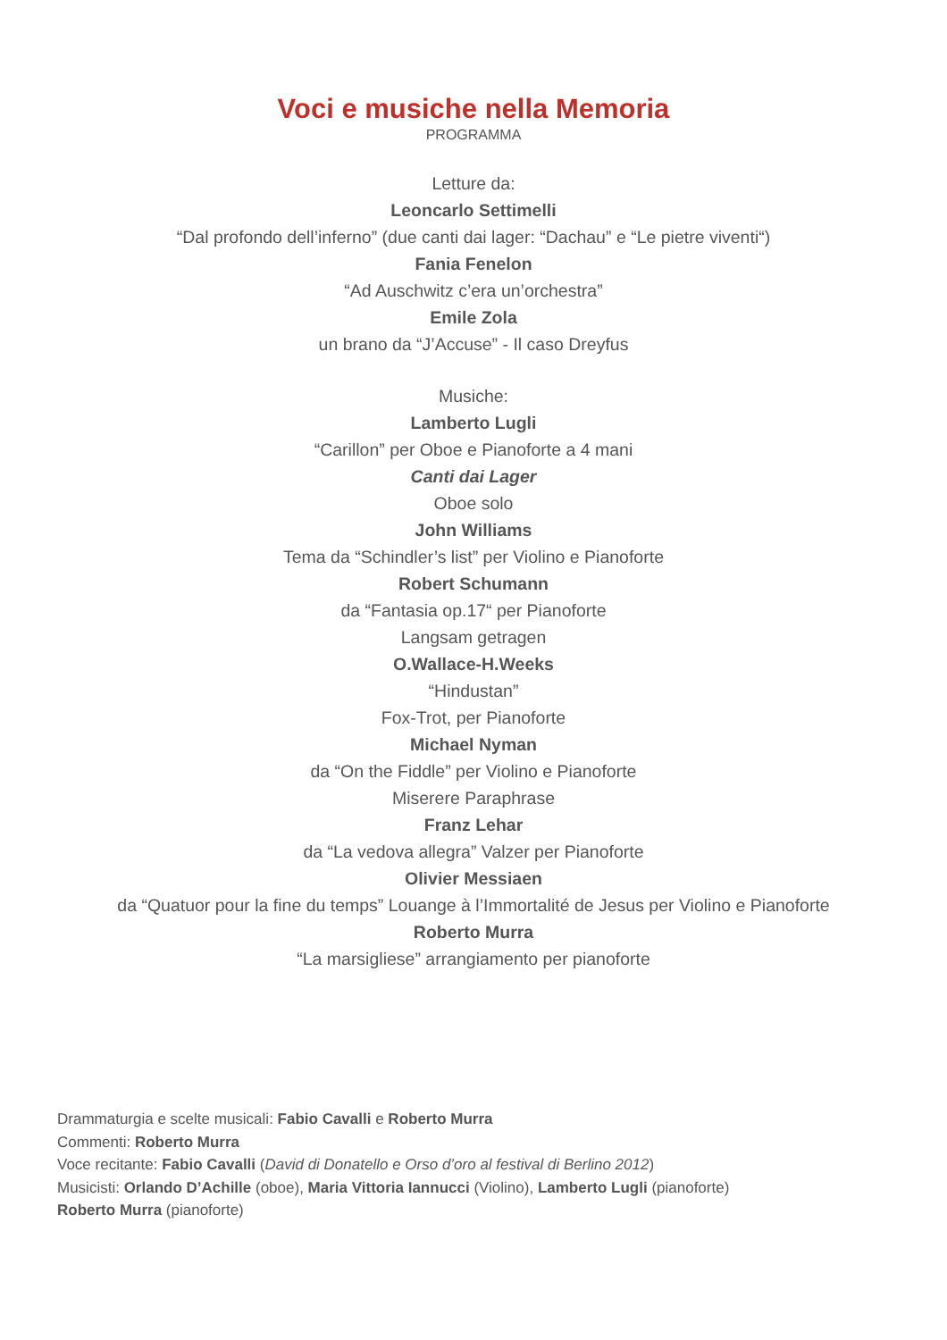Voci e musiche nella Memoria
PROGRAMMA
Letture da:
Leoncarlo Settimelli
“Dal profondo dell’inferno” (due canti dai lager: “Dachau” e “Le pietre viventi“)
Fania Fenelon
“Ad Auschwitz c’era un’orchestra”
Emile Zola
un brano da “J’Accuse” - Il caso Dreyfus
Musiche:
Lamberto Lugli
“Carillon” per Oboe e Pianoforte a 4 mani
Canti dai Lager
Oboe solo
John Williams
Tema da “Schindler’s list” per Violino e Pianoforte
Robert Schumann
da “Fantasia op.17“ per Pianoforte
Langsam getragen
O.Wallace-H.Weeks
“Hindustan”
Fox-Trot, per Pianoforte
Michael Nyman
da “On the Fiddle” per Violino e Pianoforte
Miserere Paraphrase
Franz Lehar
da “La vedova allegra” Valzer per Pianoforte
Olivier Messiaen
da “Quatuor pour la fine du temps” Louange à l’Immortalité de Jesus per Violino e Pianoforte
Roberto Murra
“La marsigliese” arrangiamento per pianoforte
Drammaturgia e scelte musicali: Fabio Cavalli e Roberto Murra
Commenti: Roberto Murra
Voce recitante: Fabio Cavalli (David di Donatello e Orso d’oro al festival di Berlino 2012)
Musicisti: Orlando D’Achille (oboe), Maria Vittoria Iannucci (Violino), Lamberto Lugli (pianoforte)
Roberto Murra (pianoforte)